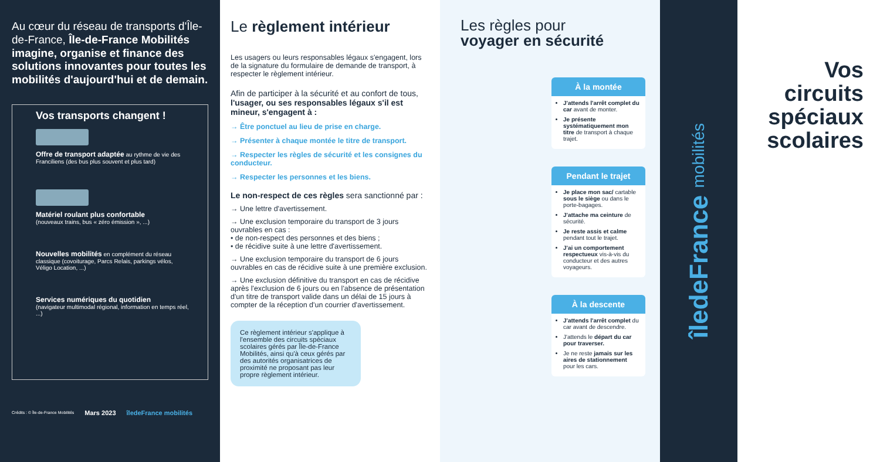Au cœur du réseau de transports d'Île-de-France, Île-de-France Mobilités imagine, organise et finance des solutions innovantes pour toutes les mobilités d'aujourd'hui et de demain.
Vos transports changent !
Offre de transport adaptée au rythme de vie des Franciliens (des bus plus souvent et plus tard)
Matériel roulant plus confortable
(nouveaux trains, bus « zéro émission », ...)
Nouvelles mobilités en complément du réseau classique (covoiturage, Parcs Relais, parkings vélos, Véligo Location, ...)
Services numériques du quotidien
(navigateur multimodal régional, information en temps réel, ...)
Crédits : © Île-de-France Mobilités Mars 2023 îledeFrance mobilités
Le règlement intérieur
Les usagers ou leurs responsables légaux s'engagent, lors de la signature du formulaire de demande de transport, à respecter le règlement intérieur.
Afin de participer à la sécurité et au confort de tous, l'usager, ou ses responsables légaux s'il est mineur, s'engagent à :
→ Être ponctuel au lieu de prise en charge.
→ Présenter à chaque montée le titre de transport.
→ Respecter les règles de sécurité et les consignes du conducteur.
→ Respecter les personnes et les biens.
Le non-respect de ces règles sera sanctionné par :
→ Une lettre d'avertissement.
→ Une exclusion temporaire du transport de 3 jours ouvrables en cas :
• de non-respect des personnes et des biens ;
• de récidive suite à une lettre d'avertissement.
→ Une exclusion temporaire du transport de 6 jours ouvrables en cas de récidive suite à une première exclusion.
→ Une exclusion définitive du transport en cas de récidive après l'exclusion de 6 jours ou en l'absence de présentation d'un titre de transport valide dans un délai de 15 jours à compter de la réception d'un courrier d'avertissement.
Ce règlement intérieur s'applique à l'ensemble des circuits spéciaux scolaires gérés par Île-de-France Mobilités, ainsi qu'à ceux gérés par des autorités organisatrices de proximité ne proposant pas leur propre règlement intérieur.
Les règles pour
voyager en sécurité
À la montée
J'attends l'arrêt complet du car avant de monter.
Je présente systématiquement mon titre de transport à chaque trajet.
Pendant le trajet
Je place mon sac/ cartable sous le siège ou dans le porte-bagages.
J'attache ma ceinture de sécurité.
Je reste assis et calme pendant tout le trajet.
J'ai un comportement respectueux vis-à-vis du conducteur et des autres voyageurs.
À la descente
J'attends l'arrêt complet du car avant de descendre.
J'attends le départ du car pour traverser.
Je ne reste jamais sur les aires de stationnement pour les cars.
îledeFrance mobilités
Vos
circuits
spéciaux
scolaires